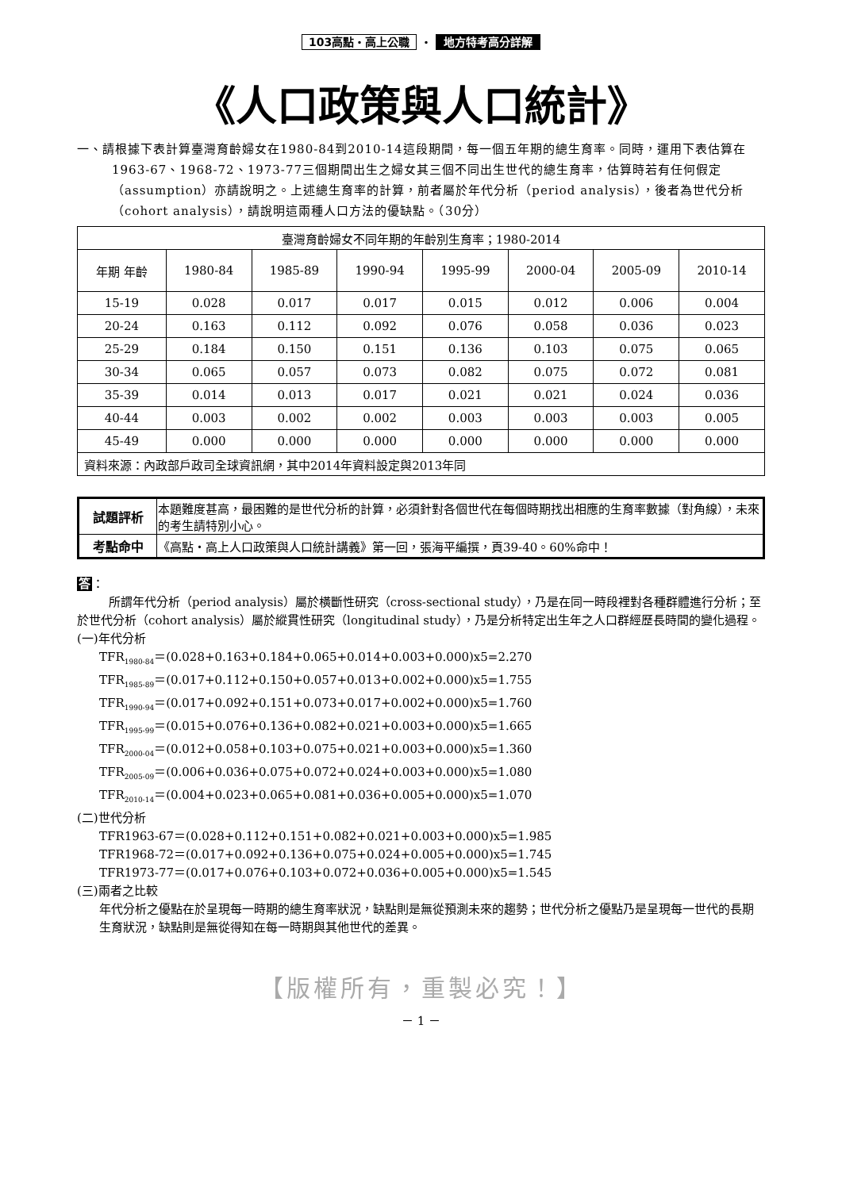103高點・高上公職 ・ 地方特考高分詳解
《人口政策與人口統計》
一、請根據下表計算臺灣育齡婦女在1980-84到2010-14這段期間，每一個五年期的總生育率。同時，運用下表估算在1963-67、1968-72、1973-77三個期間出生之婦女其三個不同出生世代的總生育率，估算時若有任何假定（assumption）亦請說明之。上述總生育率的計算，前者屬於年代分析（period analysis），後者為世代分析（cohort analysis），請說明這兩種人口方法的優缺點。（30分）
| 臺灣育齡婦女不同年期的年齡別生育率；1980-2014 | | | | | | | |
| --- | --- | --- | --- | --- | --- | --- | --- |
| 年期 年齡 | 1980-84 | 1985-89 | 1990-94 | 1995-99 | 2000-04 | 2005-09 | 2010-14 |
| 15-19 | 0.028 | 0.017 | 0.017 | 0.015 | 0.012 | 0.006 | 0.004 |
| 20-24 | 0.163 | 0.112 | 0.092 | 0.076 | 0.058 | 0.036 | 0.023 |
| 25-29 | 0.184 | 0.150 | 0.151 | 0.136 | 0.103 | 0.075 | 0.065 |
| 30-34 | 0.065 | 0.057 | 0.073 | 0.082 | 0.075 | 0.072 | 0.081 |
| 35-39 | 0.014 | 0.013 | 0.017 | 0.021 | 0.021 | 0.024 | 0.036 |
| 40-44 | 0.003 | 0.002 | 0.002 | 0.003 | 0.003 | 0.003 | 0.005 |
| 45-49 | 0.000 | 0.000 | 0.000 | 0.000 | 0.000 | 0.000 | 0.000 |
| 資料來源：內政部戶政司全球資訊網，其中2014年資料設定與2013年同 | | | | | | | |
| 試題評析 | 本題難度甚高，最困難的是世代分析的計算，必須針對各個世代在每個時期找出相應的生育率數據（對角線），未來的考生請特別小心。 |
| 考點命中 | 《高點・高上人口政策與人口統計講義》第一回，張海平編撰，頁39-40。60%命中！ |
答：
所謂年代分析（period analysis）屬於橫斷性研究（cross-sectional study），乃是在同一時段裡對各種群體進行分析；至於世代分析（cohort analysis）屬於縱貫性研究（longitudinal study），乃是分析特定出生年之人口群經歷長時間的變化過程。
(一)年代分析
TFR<sub>1980-84</sub>＝(0.028+0.163+0.184+0.065+0.014+0.003+0.000)x5=2.270
TFR<sub>1985-89</sub>＝(0.017+0.112+0.150+0.057+0.013+0.002+0.000)x5=1.755
TFR<sub>1990-94</sub>＝(0.017+0.092+0.151+0.073+0.017+0.002+0.000)x5=1.760
TFR<sub>1995-99</sub>＝(0.015+0.076+0.136+0.082+0.021+0.003+0.000)x5=1.665
TFR<sub>2000-04</sub>＝(0.012+0.058+0.103+0.075+0.021+0.003+0.000)x5=1.360
TFR<sub>2005-09</sub>＝(0.006+0.036+0.075+0.072+0.024+0.003+0.000)x5=1.080
TFR<sub>2010-14</sub>＝(0.004+0.023+0.065+0.081+0.036+0.005+0.000)x5=1.070
(二)世代分析
TFR1963-67＝(0.028+0.112+0.151+0.082+0.021+0.003+0.000)x5=1.985
TFR1968-72＝(0.017+0.092+0.136+0.075+0.024+0.005+0.000)x5=1.745
TFR1973-77＝(0.017+0.076+0.103+0.072+0.036+0.005+0.000)x5=1.545
(三)兩者之比較
年代分析之優點在於呈現每一時期的總生育率狀況，缺點則是無從預測未來的趨勢；世代分析之優點乃是呈現每一世代的長期生育狀況，缺點則是無從得知在每一時期與其他世代的差異。
【版權所有，重製必究！】
－ 1 －